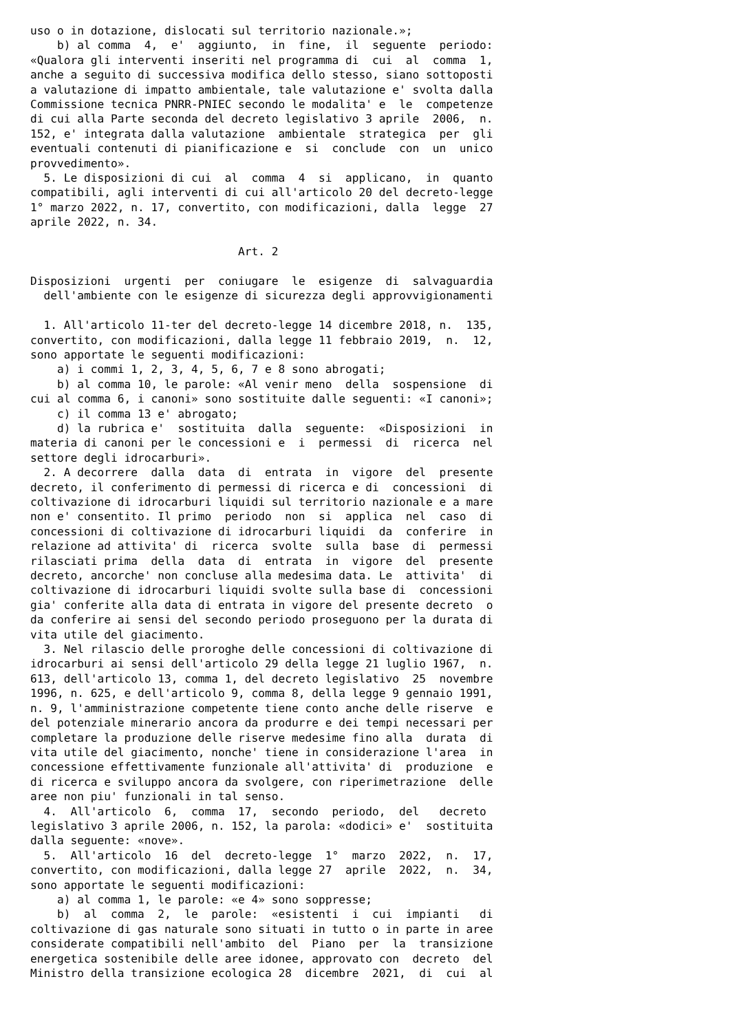uso o in dotazione, dislocati sul territorio nazionale.»;
    b) al comma  4,  e'  aggiunto,  in  fine,  il  seguente  periodo:
«Qualora gli interventi inseriti nel programma di  cui  al  comma  1,
anche a seguito di successiva modifica dello stesso, siano sottoposti
a valutazione di impatto ambientale, tale valutazione e' svolta dalla
Commissione tecnica PNRR-PNIEC secondo le modalita' e  le  competenze
di cui alla Parte seconda del decreto legislativo 3 aprile  2006,  n.
152, e' integrata dalla valutazione  ambientale  strategica  per  gli
eventuali contenuti di pianificazione e  si  conclude  con  un  unico
provvedimento».
  5. Le disposizioni di cui  al  comma  4  si  applicano,  in  quanto
compatibili, agli interventi di cui all'articolo 20 del decreto-legge
1° marzo 2022, n. 17, convertito, con modificazioni, dalla  legge  27
aprile 2022, n. 34.

                               Art. 2

Disposizioni  urgenti  per  coniugare  le  esigenze  di  salvaguardia
  dell'ambiente con le esigenze di sicurezza degli approvvigionamenti

  1. All'articolo 11-ter del decreto-legge 14 dicembre 2018, n.  135,
convertito, con modificazioni, dalla legge 11 febbraio 2019,  n.  12,
sono apportate le seguenti modificazioni:
    a) i commi 1, 2, 3, 4, 5, 6, 7 e 8 sono abrogati;
    b) al comma 10, le parole: «Al venir meno  della  sospensione  di
cui al comma 6, i canoni» sono sostituite dalle seguenti: «I canoni»;
    c) il comma 13 e' abrogato;
    d) la rubrica e'  sostituita  dalla  seguente:  «Disposizioni  in
materia di canoni per le concessioni e  i  permessi  di  ricerca  nel
settore degli idrocarburi».
  2. A decorrere  dalla  data  di  entrata  in  vigore  del  presente
decreto, il conferimento di permessi di ricerca e di  concessioni  di
coltivazione di idrocarburi liquidi sul territorio nazionale e a mare
non e' consentito. Il primo  periodo  non  si  applica  nel  caso  di
concessioni di coltivazione di idrocarburi liquidi  da  conferire  in
relazione ad attivita' di  ricerca  svolte  sulla  base  di  permessi
rilasciati prima  della  data  di  entrata  in  vigore  del  presente
decreto, ancorche' non concluse alla medesima data. Le  attivita'  di
coltivazione di idrocarburi liquidi svolte sulla base di  concessioni
gia' conferite alla data di entrata in vigore del presente decreto  o
da conferire ai sensi del secondo periodo proseguono per la durata di
vita utile del giacimento.
  3. Nel rilascio delle proroghe delle concessioni di coltivazione di
idrocarburi ai sensi dell'articolo 29 della legge 21 luglio 1967,  n.
613, dell'articolo 13, comma 1, del decreto legislativo  25  novembre
1996, n. 625, e dell'articolo 9, comma 8, della legge 9 gennaio 1991,
n. 9, l'amministrazione competente tiene conto anche delle riserve  e
del potenziale minerario ancora da produrre e dei tempi necessari per
completare la produzione delle riserve medesime fino alla  durata  di
vita utile del giacimento, nonche' tiene in considerazione l'area  in
concessione effettivamente funzionale all'attivita' di  produzione  e
di ricerca e sviluppo ancora da svolgere, con riperimetrazione  delle
aree non piu' funzionali in tal senso.
  4.  All'articolo  6,  comma  17,  secondo  periodo,  del   decreto
legislativo 3 aprile 2006, n. 152, la parola: «dodici» e'  sostituita
dalla seguente: «nove».
  5.  All'articolo  16  del  decreto-legge  1°  marzo  2022,  n.  17,
convertito, con modificazioni, dalla legge 27  aprile  2022,  n.  34,
sono apportate le seguenti modificazioni:
    a) al comma 1, le parole: «e 4» sono soppresse;
    b)  al  comma  2,  le  parole:  «esistenti  i  cui  impianti   di
coltivazione di gas naturale sono situati in tutto o in parte in aree
considerate compatibili nell'ambito  del  Piano  per  la  transizione
energetica sostenibile delle aree idonee, approvato con  decreto  del
Ministro della transizione ecologica 28  dicembre  2021,  di  cui  al